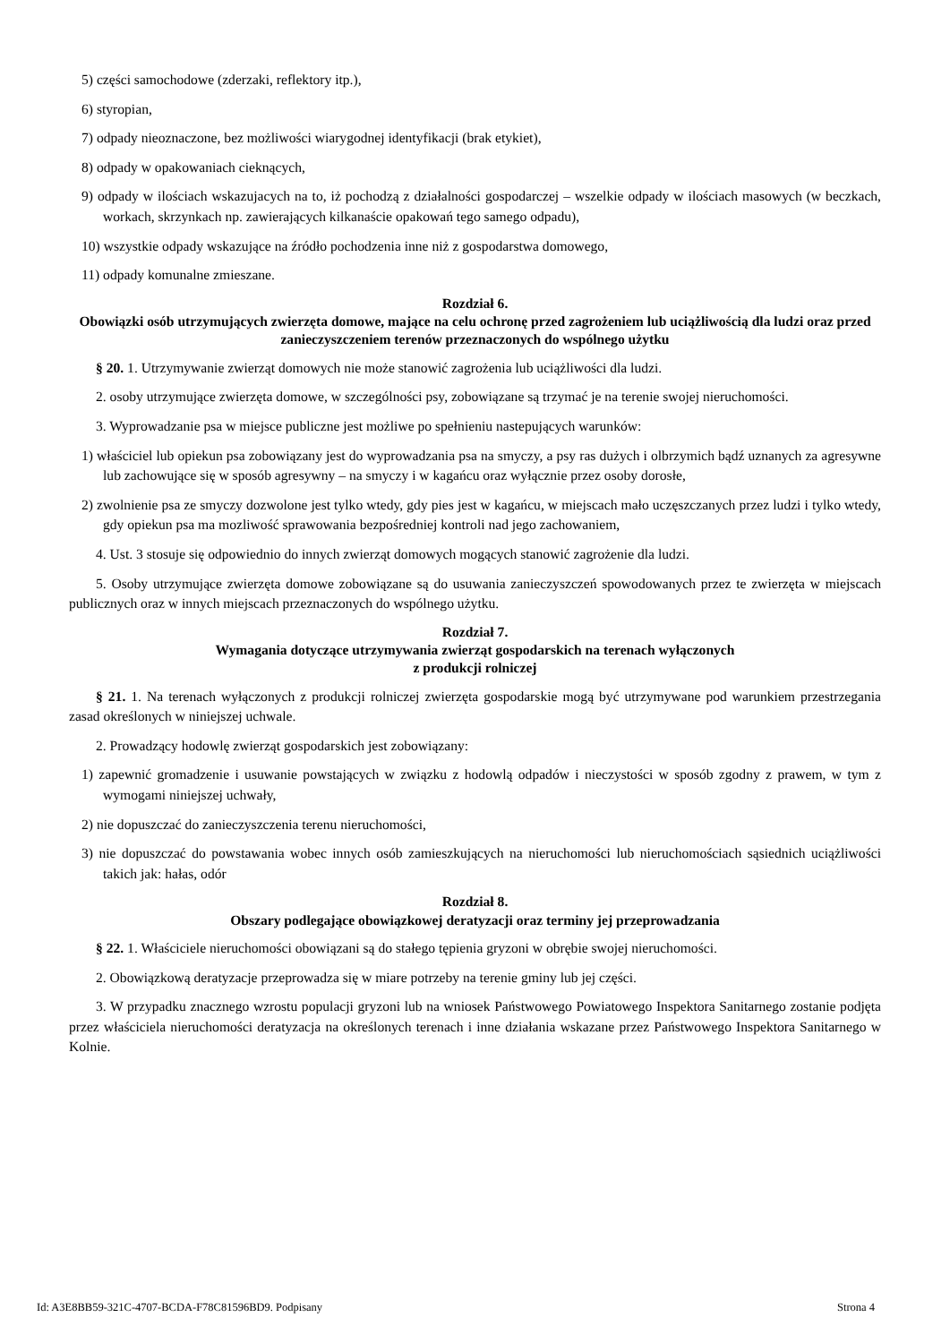5) części samochodowe (zderzaki, reflektory itp.),
6) styropian,
7) odpady nieoznaczone, bez możliwości wiarygodnej identyfikacji (brak etykiet),
8) odpady w opakowaniach cieknących,
9) odpady w ilościach wskazujacych na to, iż pochodzą z działalności gospodarczej – wszelkie odpady w ilościach masowych (w beczkach, workach, skrzynkach np. zawierających kilkanaście opakowań tego samego odpadu),
10) wszystkie odpady wskazujące na źródło pochodzenia inne niż z gospodarstwa domowego,
11) odpady komunalne zmieszane.
Rozdział 6.
Obowiązki osób utrzymujących zwierzęta domowe, mające na celu ochronę przed zagrożeniem lub uciążliwością dla ludzi oraz przed zanieczyszczeniem terenów przeznaczonych do wspólnego użytku
§ 20. 1. Utrzymywanie zwierząt domowych nie może stanowić zagrożenia lub uciążliwości dla ludzi.
2. osoby utrzymujące zwierzęta domowe, w szczególności psy, zobowiązane są trzymać je na terenie swojej nieruchomości.
3. Wyprowadzanie psa w miejsce publiczne jest możliwe po spełnieniu nastepujących warunków:
1) właściciel lub opiekun psa zobowiązany jest do wyprowadzania psa na smyczy, a psy ras dużych i olbrzymich bądź uznanych za agresywne lub zachowujące się w sposób agresywny – na smyczy i w kagańcu oraz wyłącznie przez osoby dorosłe,
2) zwolnienie psa ze smyczy dozwolone jest tylko wtedy, gdy pies jest w kagańcu, w miejscach mało uczęszczanych przez ludzi i tylko wtedy, gdy opiekun psa ma mozliwość sprawowania bezpośredniej kontroli nad jego zachowaniem,
4. Ust. 3 stosuje się odpowiednio do innych zwierząt domowych mogących stanowić zagrożenie dla ludzi.
5. Osoby utrzymujące zwierzęta domowe zobowiązane są do usuwania zanieczyszczeń spowodowanych przez te zwierzęta w miejscach publicznych oraz w innych miejscach przeznaczonych do wspólnego użytku.
Rozdział 7.
Wymagania dotyczące utrzymywania zwierząt gospodarskich na terenach wyłączonych
z produkcji rolniczej
§ 21. 1. Na terenach wyłączonych z produkcji rolniczej zwierzęta gospodarskie mogą być utrzymywane pod warunkiem przestrzegania zasad określonych w niniejszej uchwale.
2. Prowadzący hodowlę zwierząt gospodarskich jest zobowiązany:
1) zapewnić gromadzenie i usuwanie powstających w związku z hodowlą odpadów i nieczystości w sposób zgodny z prawem, w tym z wymogami niniejszej uchwały,
2) nie dopuszczać do zanieczyszczenia terenu nieruchomości,
3) nie dopuszczać do powstawania wobec innych osób zamieszkujących na nieruchomości lub nieruchomościach sąsiednich uciążliwości takich jak: hałas, odór
Rozdział 8.
Obszary podlegające obowiązkowej deratyzacji oraz terminy jej przeprowadzania
§ 22. 1. Właściciele nieruchomości obowiązani są do stałego tępienia gryzoni w obrębie swojej nieruchomości.
2. Obowiązkową deratyzacje przeprowadza się w miare potrzeby na terenie gminy lub jej części.
3. W przypadku znacznego wzrostu populacji gryzoni lub na wniosek Państwowego Powiatowego Inspektora Sanitarnego zostanie podjęta przez właściciela nieruchomości deratyzacja na określonych terenach i inne działania wskazane przez Państwowego Inspektora Sanitarnego w Kolnie.
Id: A3E8BB59-321C-4707-BCDA-F78C81596BD9. Podpisany Strona 4